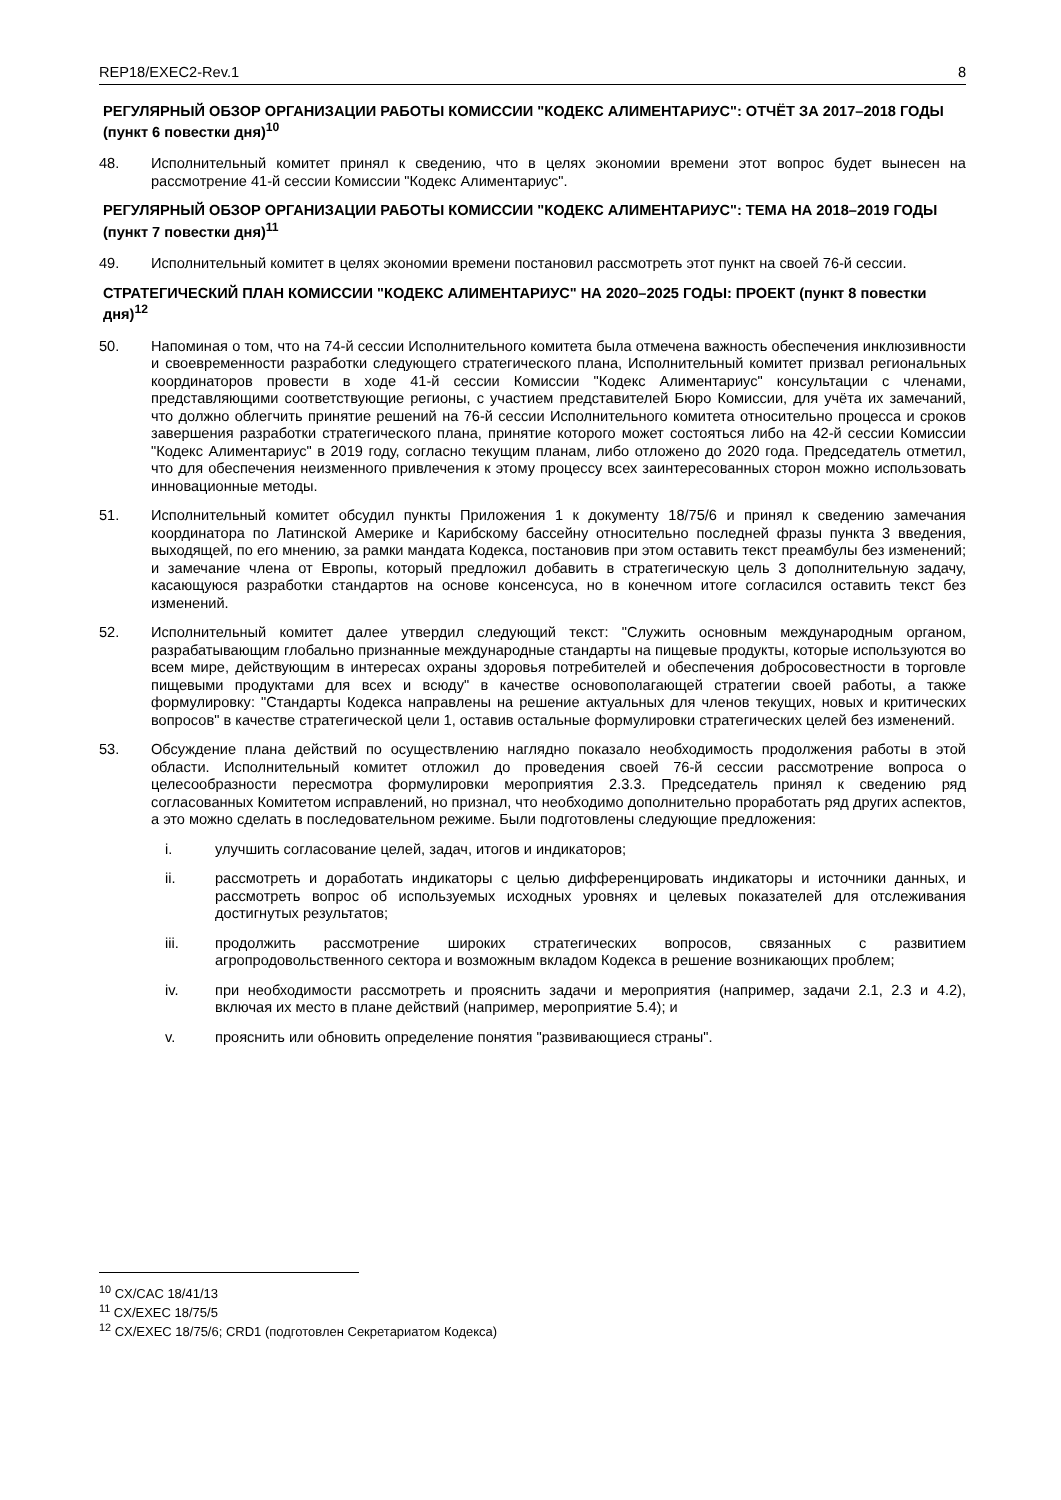REP18/EXEC2-Rev.1 8
РЕГУЛЯРНЫЙ ОБЗОР ОРГАНИЗАЦИИ РАБОТЫ КОМИССИИ "КОДЕКС АЛИМЕНТАРИУС": ОТЧЁТ ЗА 2017–2018 ГОДЫ (пункт 6 повестки дня)<sup>10</sup>
48. Исполнительный комитет принял к сведению, что в целях экономии времени этот вопрос будет вынесен на рассмотрение 41-й сессии Комиссии "Кодекс Алиментариус".
РЕГУЛЯРНЫЙ ОБЗОР ОРГАНИЗАЦИИ РАБОТЫ КОМИССИИ "КОДЕКС АЛИМЕНТАРИУС": ТЕМА НА 2018–2019 ГОДЫ (пункт 7 повестки дня)<sup>11</sup>
49. Исполнительный комитет в целях экономии времени постановил рассмотреть этот пункт на своей 76-й сессии.
СТРАТЕГИЧЕСКИЙ ПЛАН КОМИССИИ "КОДЕКС АЛИМЕНТАРИУС" НА 2020–2025 ГОДЫ: ПРОЕКТ (пункт 8 повестки дня)<sup>12</sup>
50. Напоминая о том, что на 74-й сессии Исполнительного комитета была отмечена важность обеспечения инклюзивности и своевременности разработки следующего стратегического плана, Исполнительный комитет призвал региональных координаторов провести в ходе 41-й сессии Комиссии "Кодекс Алиментариус" консультации с членами, представляющими соответствующие регионы, с участием представителей Бюро Комиссии, для учёта их замечаний, что должно облегчить принятие решений на 76-й сессии Исполнительного комитета относительно процесса и сроков завершения разработки стратегического плана, принятие которого может состояться либо на 42-й сессии Комиссии "Кодекс Алиментариус" в 2019 году, согласно текущим планам, либо отложено до 2020 года. Председатель отметил, что для обеспечения неизменного привлечения к этому процессу всех заинтересованных сторон можно использовать инновационные методы.
51. Исполнительный комитет обсудил пункты Приложения 1 к документу 18/75/6 и принял к сведению замечания координатора по Латинской Америке и Карибскому бассейну относительно последней фразы пункта 3 введения, выходящей, по его мнению, за рамки мандата Кодекса, постановив при этом оставить текст преамбулы без изменений; и замечание члена от Европы, который предложил добавить в стратегическую цель 3 дополнительную задачу, касающуюся разработки стандартов на основе консенсуса, но в конечном итоге согласился оставить текст без изменений.
52. Исполнительный комитет далее утвердил следующий текст: "Служить основным международным органом, разрабатывающим глобально признанные международные стандарты на пищевые продукты, которые используются во всем мире, действующим в интересах охраны здоровья потребителей и обеспечения добросовестности в торговле пищевыми продуктами для всех и всюду" в качестве основополагающей стратегии своей работы, а также формулировку: "Стандарты Кодекса направлены на решение актуальных для членов текущих, новых и критических вопросов" в качестве стратегической цели 1, оставив остальные формулировки стратегических целей без изменений.
53. Обсуждение плана действий по осуществлению наглядно показало необходимость продолжения работы в этой области. Исполнительный комитет отложил до проведения своей 76-й сессии рассмотрение вопроса о целесообразности пересмотра формулировки мероприятия 2.3.3. Председатель принял к сведению ряд согласованных Комитетом исправлений, но признал, что необходимо дополнительно проработать ряд других аспектов, а это можно сделать в последовательном режиме. Были подготовлены следующие предложения:
i. улучшить согласование целей, задач, итогов и индикаторов;
ii. рассмотреть и доработать индикаторы с целью дифференцировать индикаторы и источники данных, и рассмотреть вопрос об используемых исходных уровнях и целевых показателей для отслеживания достигнутых результатов;
iii. продолжить рассмотрение широких стратегических вопросов, связанных с развитием агропродовольственного сектора и возможным вкладом Кодекса в решение возникающих проблем;
iv. при необходимости рассмотреть и прояснить задачи и мероприятия (например, задачи 2.1, 2.3 и 4.2), включая их место в плане действий (например, мероприятие 5.4); и
v. прояснить или обновить определение понятия "развивающиеся страны".
<sup>10</sup> CX/CAC 18/41/13
<sup>11</sup> CX/EXEC 18/75/5
<sup>12</sup> CX/EXEC 18/75/6; CRD1 (подготовлен Секретариатом Кодекса)